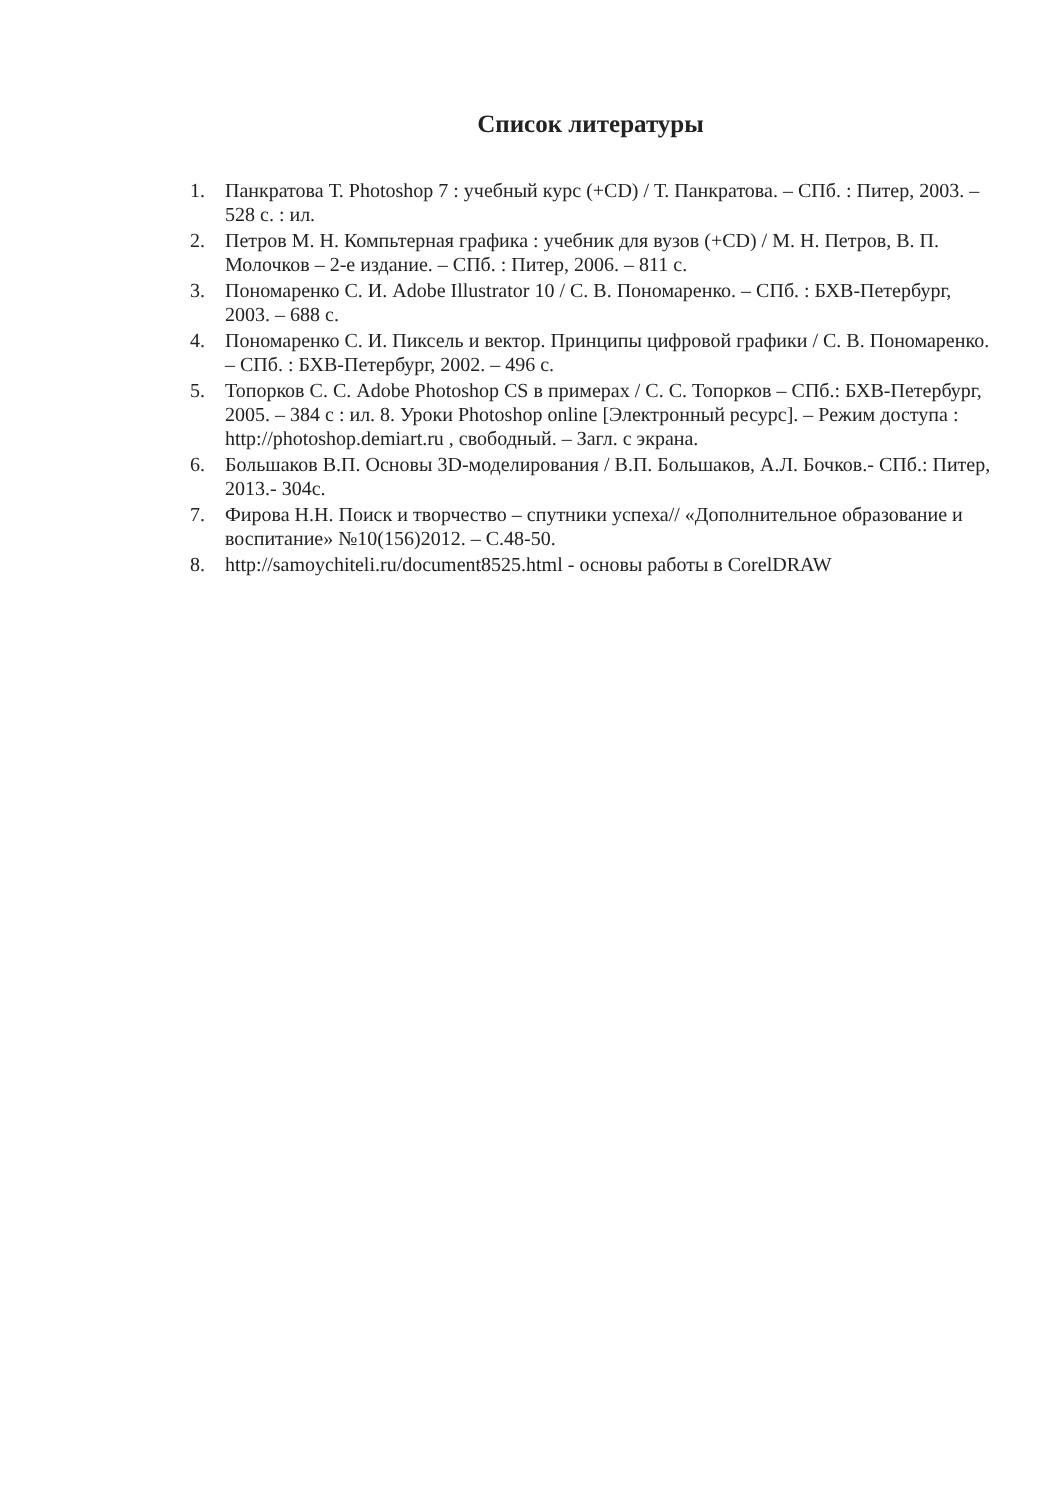Список литературы
1. Панкратова Т. Photoshop 7 : учебный курс (+CD) / Т. Панкратова. – СПб. : Питер, 2003. – 528 с. : ил.
2. Петров М. Н. Компьтерная графика : учебник для вузов (+CD) / М. Н. Петров, В. П. Молочков – 2-е издание. – СПб. : Питер, 2006. – 811 с.
3. Пономаренко С. И. Adobe Illustrator 10 / С. В. Пономаренко. – СПб. : БХВ-Петербург, 2003. – 688 с.
4. Пономаренко С. И. Пиксель и вектор. Принципы цифровой графики / С. В. Пономаренко. – СПб. : БХВ-Петербург, 2002. – 496 с.
5. Топорков С. С. Adobe Photoshop CS в примерах / С. С. Топорков – СПб.: БХВ-Петербург, 2005. – 384 с : ил. 8. Уроки Photoshop online [Электронный ресурс]. – Режим доступа : http://photoshop.demiart.ru , свободный. – Загл. с экрана.
6. Большаков В.П. Основы 3D-моделирования / В.П. Большаков, А.Л. Бочков.- СПб.: Питер, 2013.- 304с.
7. Фирова Н.Н. Поиск и творчество – спутники успеха// «Дополнительное образование и воспитание» №10(156)2012. – С.48-50.
8. http://samoychiteli.ru/document8525.html - основы работы в CorelDRAW